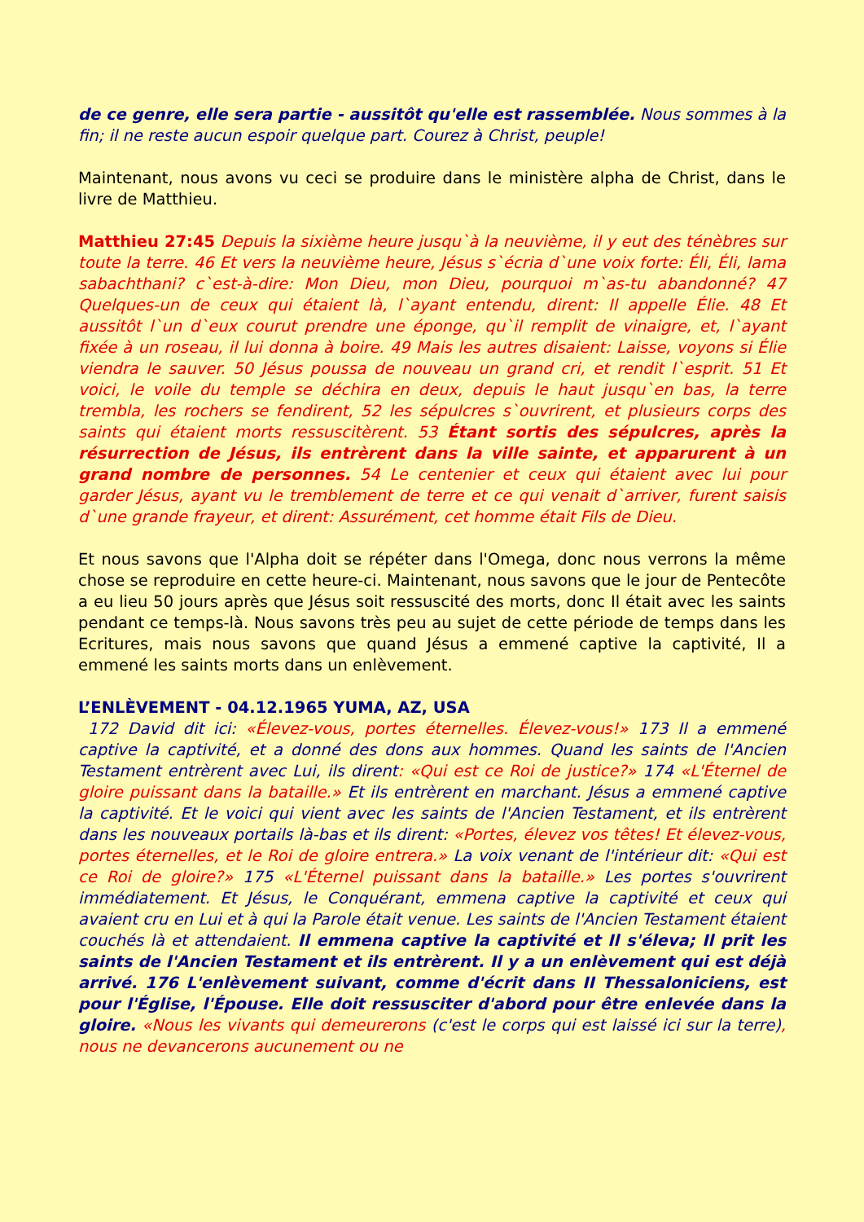de ce genre, elle sera partie - aussitôt qu'elle est rassemblée. Nous sommes à la fin; il ne reste aucun espoir quelque part. Courez à Christ, peuple!
Maintenant, nous avons vu ceci se produire dans le ministère alpha de Christ, dans le livre de Matthieu.
Matthieu 27:45 Depuis la sixième heure jusqu`à la neuvième, il y eut des ténèbres sur toute la terre. 46 Et vers la neuvième heure, Jésus s`écria d`une voix forte: Éli, Éli, lama sabachthani? c`est-à-dire: Mon Dieu, mon Dieu, pourquoi m`as-tu abandonné? 47 Quelques-un de ceux qui étaient là, l`ayant entendu, dirent: Il appelle Élie. 48 Et aussitôt l`un d`eux courut prendre une éponge, qu`il remplit de vinaigre, et, l`ayant fixée à un roseau, il lui donna à boire. 49 Mais les autres disaient: Laisse, voyons si Élie viendra le sauver. 50 Jésus poussa de nouveau un grand cri, et rendit l`esprit. 51 Et voici, le voile du temple se déchira en deux, depuis le haut jusqu`en bas, la terre trembla, les rochers se fendirent, 52 les sépulcres s`ouvrirent, et plusieurs corps des saints qui étaient morts ressuscitèrent. 53 Étant sortis des sépulcres, après la résurrection de Jésus, ils entrèrent dans la ville sainte, et apparurent à un grand nombre de personnes. 54 Le centenier et ceux qui étaient avec lui pour garder Jésus, ayant vu le tremblement de terre et ce qui venait d`arriver, furent saisis d`une grande frayeur, et dirent: Assurément, cet homme était Fils de Dieu.
Et nous savons que l'Alpha doit se répéter dans l'Omega, donc nous verrons la même chose se reproduire en cette heure-ci. Maintenant, nous savons que le jour de Pentecôte a eu lieu 50 jours après que Jésus soit ressuscité des morts, donc Il était avec les saints pendant ce temps-là. Nous savons très peu au sujet de cette période de temps dans les Ecritures, mais nous savons que quand Jésus a emmené captive la captivité, Il a emmené les saints morts dans un enlèvement.
L’ENLÈVEMENT - 04.12.1965 YUMA, AZ, USA
172 David dit ici: «Élevez-vous, portes éternelles. Élevez-vous!» 173 Il a emmené captive la captivité, et a donné des dons aux hommes. Quand les saints de l'Ancien Testament entrèrent avec Lui, ils dirent: «Qui est ce Roi de justice?» 174 «L'Éternel de gloire puissant dans la bataille.» Et ils entrèrent en marchant. Jésus a emmené captive la captivité. Et le voici qui vient avec les saints de l'Ancien Testament, et ils entrèrent dans les nouveaux portails là-bas et ils dirent: «Portes, élevez vos têtes! Et élevez-vous, portes éternelles, et le Roi de gloire entrera.» La voix venant de l'intérieur dit: «Qui est ce Roi de gloire?» 175 «L'Éternel puissant dans la bataille.» Les portes s'ouvrirent immédiatement. Et Jésus, le Conquérant, emmena captive la captivité et ceux qui avaient cru en Lui et à qui la Parole était venue. Les saints de l'Ancien Testament étaient couchés là et attendaient. Il emmena captive la captivité et Il s'éleva; Il prit les saints de l'Ancien Testament et ils entrèrent. Il y a un enlèvement qui est déjà arrivé. 176 L'enlèvement suivant, comme d'écrit dans II Thessaloniciens, est pour l'Église, l'Épouse. Elle doit ressusciter d'abord pour être enlevée dans la gloire. «Nous les vivants qui demeurerons (c'est le corps qui est laissé ici sur la terre), nous ne devancerons aucunement ou ne